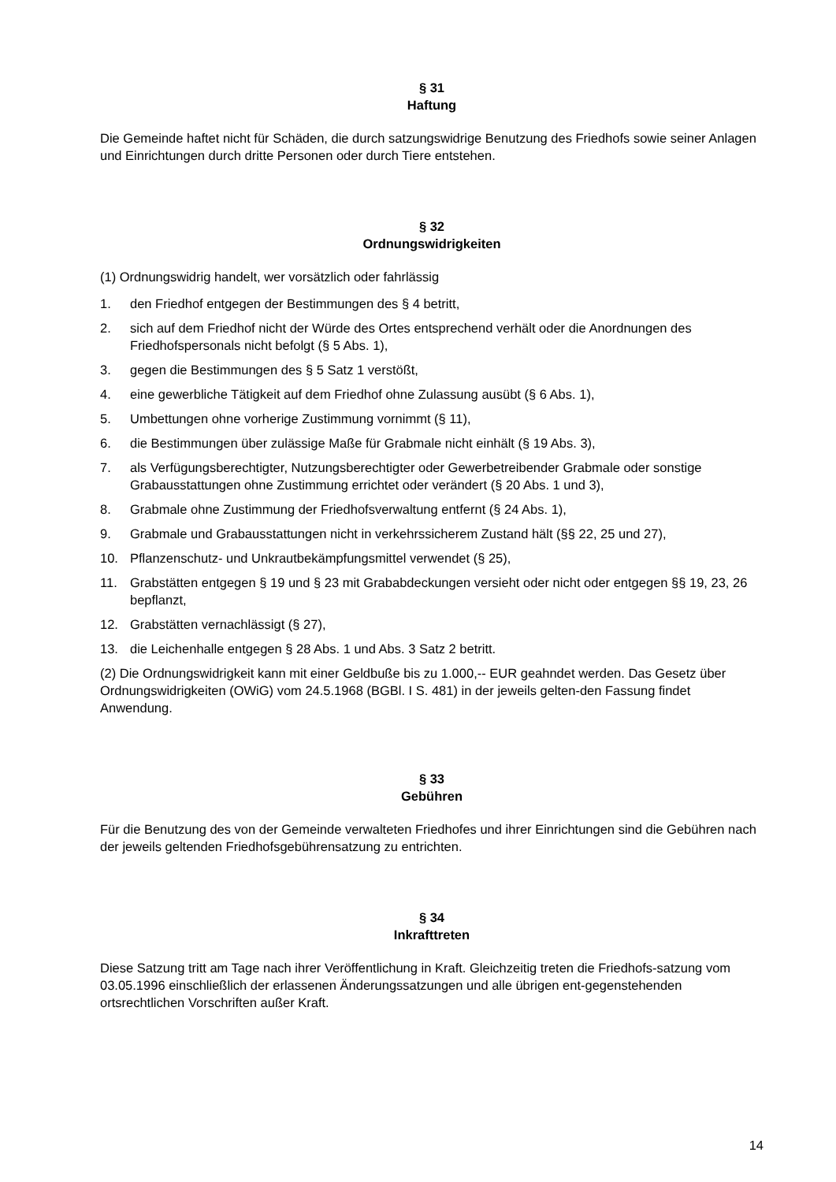§ 31
Haftung
Die Gemeinde haftet nicht für Schäden, die durch satzungswidrige Benutzung des Friedhofs sowie seiner Anlagen und Einrichtungen durch dritte Personen oder durch Tiere entstehen.
§ 32
Ordnungswidrigkeiten
(1) Ordnungswidrig handelt, wer vorsätzlich oder fahrlässig
1. den Friedhof entgegen der Bestimmungen des § 4 betritt,
2. sich auf dem Friedhof nicht der Würde des Ortes entsprechend verhält oder die Anordnungen des Friedhofspersonals nicht befolgt (§ 5 Abs. 1),
3. gegen die Bestimmungen des § 5 Satz 1 verstößt,
4. eine gewerbliche Tätigkeit auf dem Friedhof ohne Zulassung ausübt (§ 6 Abs. 1),
5. Umbettungen ohne vorherige Zustimmung vornimmt (§ 11),
6. die Bestimmungen über zulässige Maße für Grabmale nicht einhält (§ 19 Abs. 3),
7. als Verfügungsberechtigter, Nutzungsberechtigter oder Gewerbetreibender Grabmale oder sonstige Grabausstattungen ohne Zustimmung errichtet oder verändert (§ 20 Abs. 1 und 3),
8. Grabmale ohne Zustimmung der Friedhofsverwaltung entfernt (§ 24 Abs. 1),
9. Grabmale und Grabausstattungen nicht in verkehrssicherem Zustand hält (§§ 22, 25 und 27),
10. Pflanzenschutz- und Unkrautbekämpfungsmittel verwendet (§ 25),
11. Grabstätten entgegen § 19 und § 23 mit Grababdeckungen versieht oder nicht oder entgegen §§ 19, 23, 26 bepflanzt,
12. Grabstätten vernachlässigt (§ 27),
13. die Leichenhalle entgegen § 28 Abs. 1 und Abs. 3 Satz 2 betritt.
(2) Die Ordnungswidrigkeit kann mit einer Geldbuße bis zu 1.000,-- EUR geahndet werden. Das Gesetz über Ordnungswidrigkeiten (OWiG) vom 24.5.1968 (BGBl. I S. 481) in der jeweils gelten-den Fassung findet Anwendung.
§ 33
Gebühren
Für die Benutzung des von der Gemeinde verwalteten Friedhofes und ihrer Einrichtungen sind die Gebühren nach der jeweils geltenden Friedhofsgebührensatzung zu entrichten.
§ 34
Inkrafttreten
Diese Satzung tritt am Tage nach ihrer Veröffentlichung in Kraft. Gleichzeitig treten die Friedhofs-satzung vom 03.05.1996 einschließlich der erlassenen Änderungssatzungen und alle übrigen ent-gegenstehenden ortsrechtlichen Vorschriften außer Kraft.
14